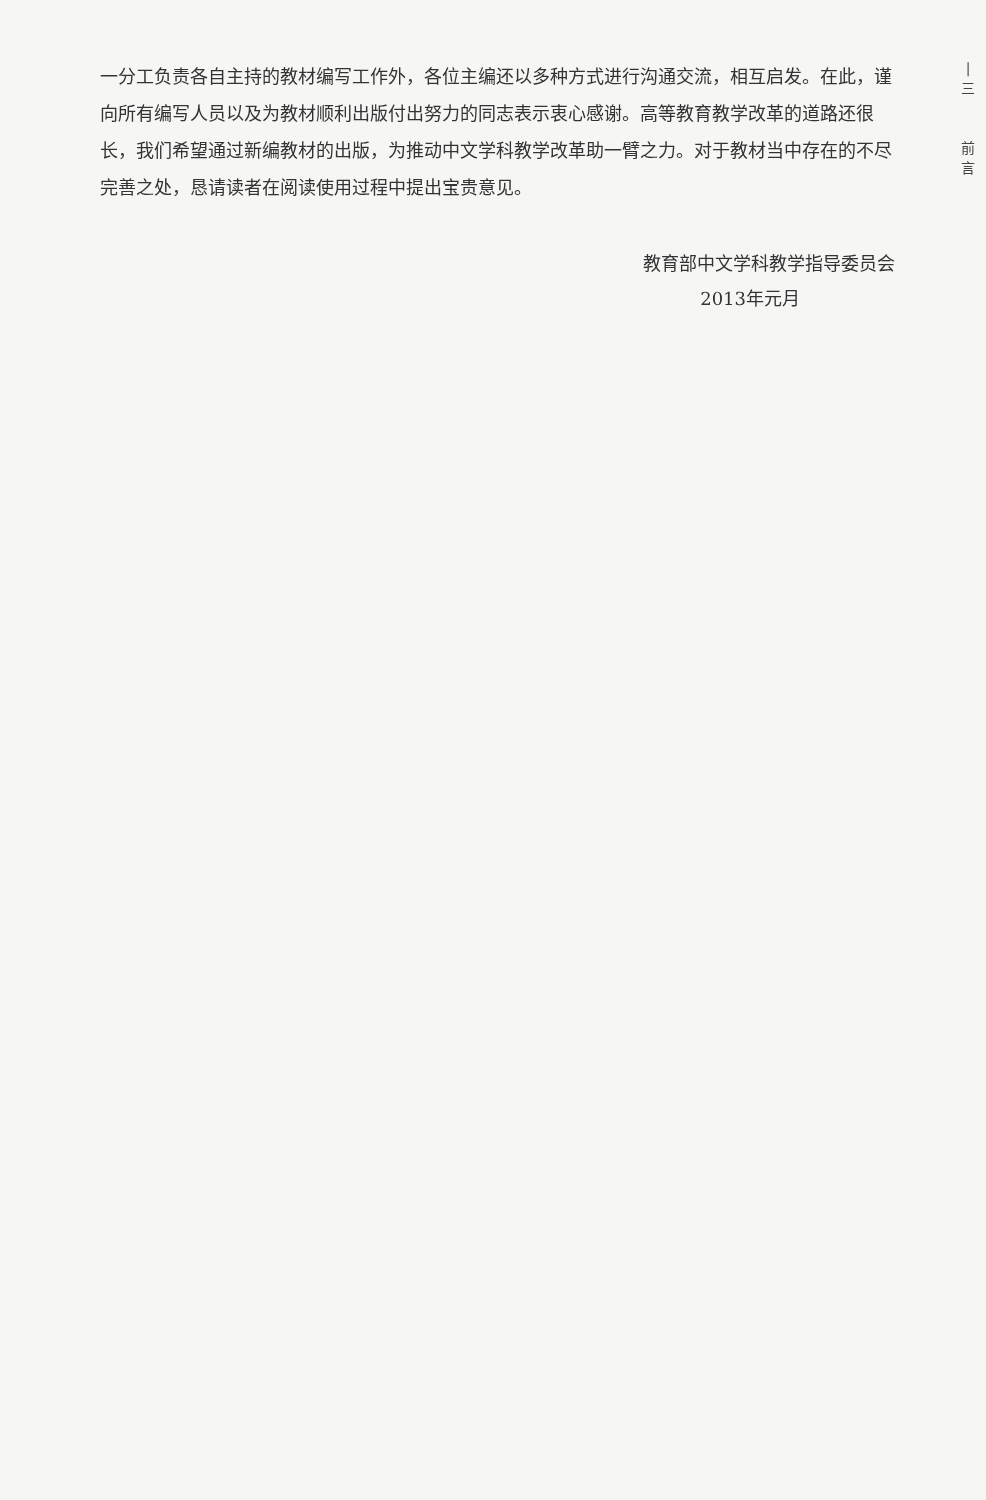一分工负责各自主持的教材编写工作外，各位主编还以多种方式进行沟通交流，相互启发。在此，谨向所有编写人员以及为教材顺利出版付出努力的同志表示衷心感谢。高等教育教学改革的道路还很长，我们希望通过新编教材的出版，为推动中文学科教学改革助一臂之力。对于教材当中存在的不尽完善之处，恳请读者在阅读使用过程中提出宝贵意见。
教育部中文学科教学指导委员会
2013年元月
|
三
前
言